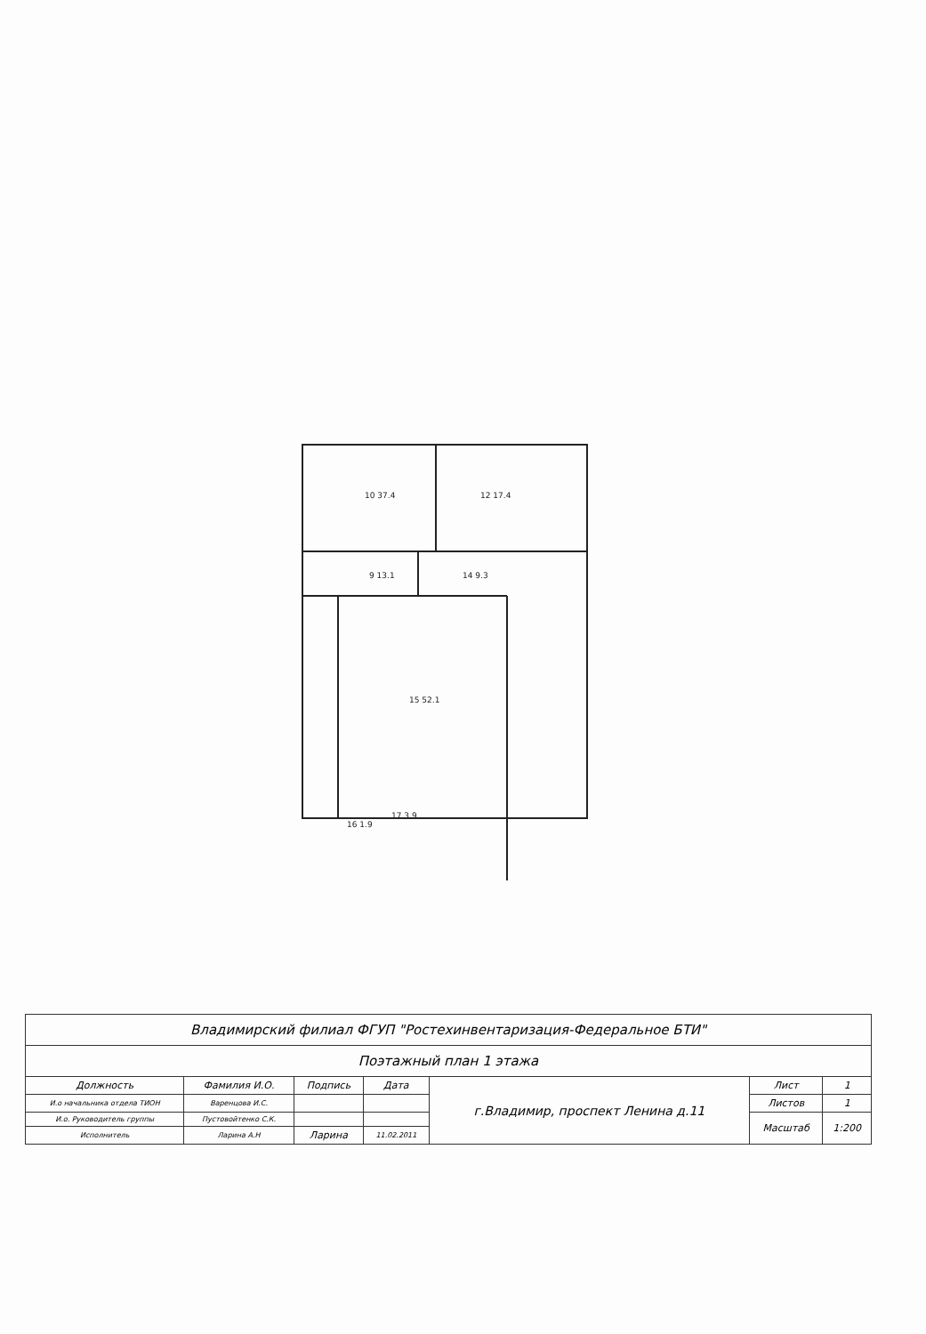10 37.4
12 17.4
9 13.1
14 9.3
15 52.1
16 1.9
17 3.9
| Владимирский филиал ФГУП "Ростехинвентаризация-Федеральное БТИ" | | | | | | |
| Поэтажный план 1 этажа | | | | | | |
| Должность | Фамилия И.О. | Подпись | Дата | г.Владимир, проспект Ленина д.11 | Лист | 1 |
| И.о начальника отдела ТИОН | Варенцова И.С. | | | | Листов | 1 |
| И.о. Руководитель группы | Пустовойтенко С.К. | | | | Масштаб | 1:200 |
| Исполнитель | Ларина А.Н | Ларина | 11.02.2011 | | | |